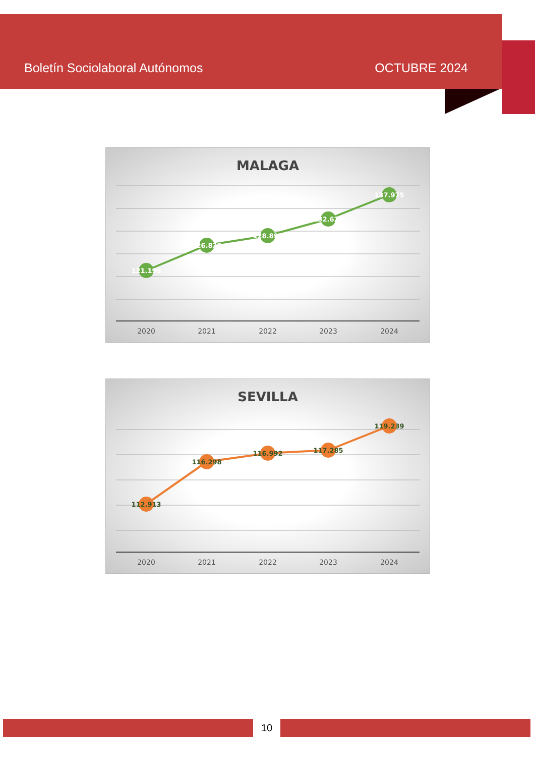Boletín Sociolaboral Autónomos OCTUBRE 2024
MALAGA
121.198
126.829
128.897
132.627
137.975
2020
2021
2022
2023
2024
SEVILLA
112.913
116.298
116.992
117.285
119.239
2020
2021
2022
2023
2024
10